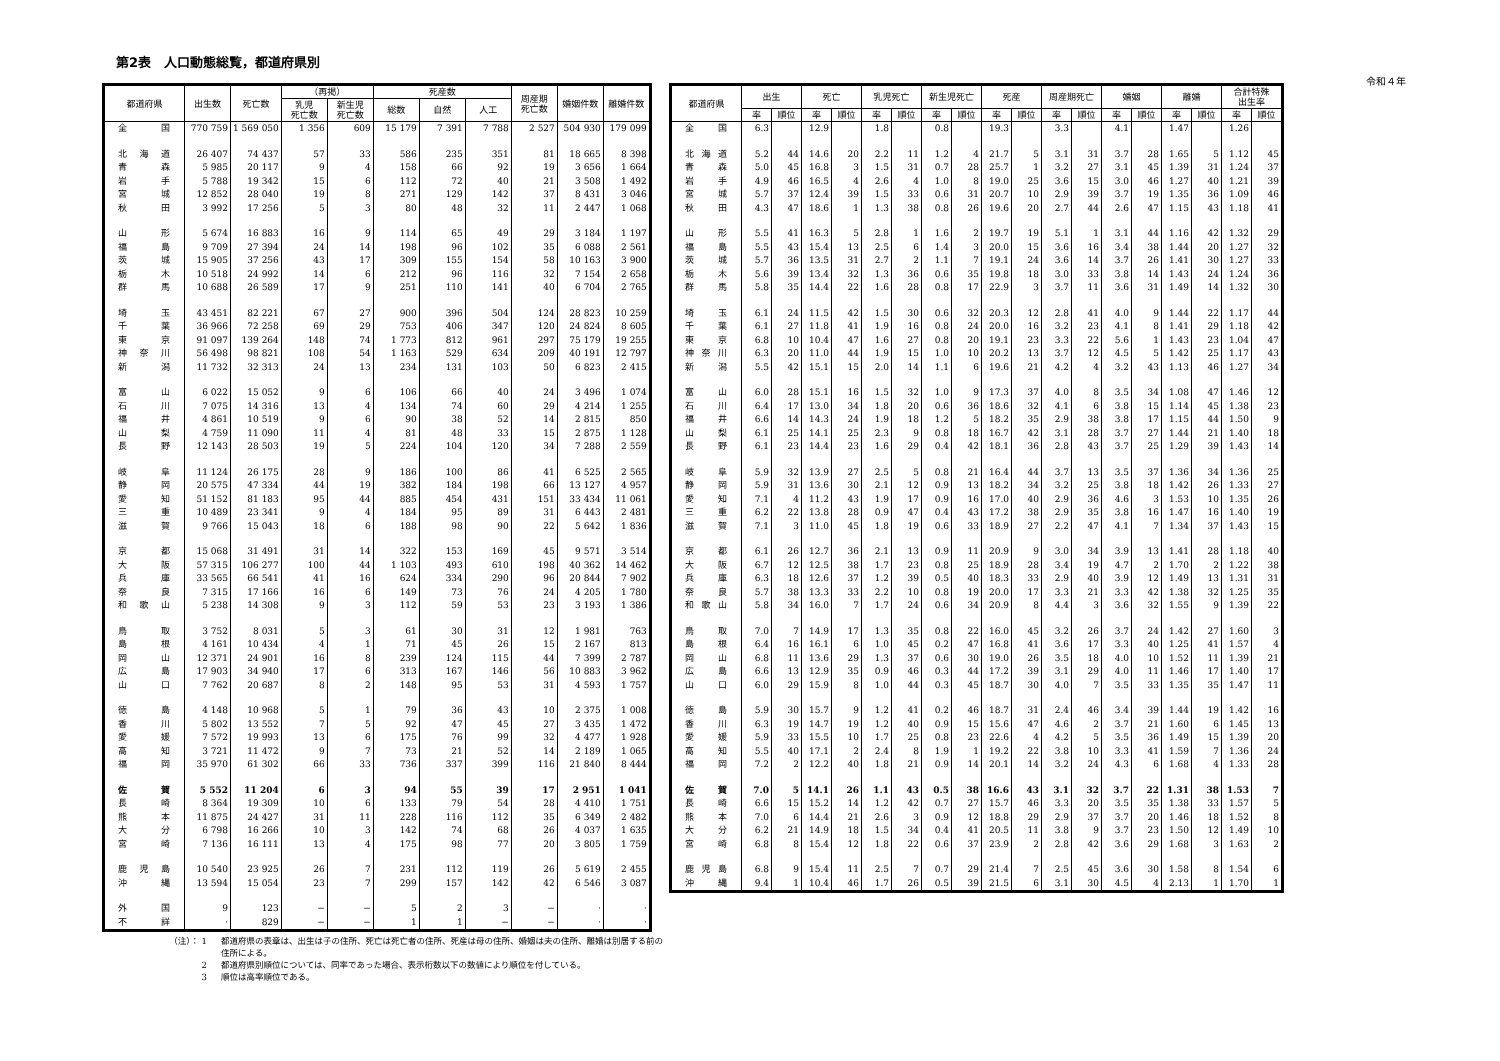第2表　人口動態総覧，都道府県別
令和４年
| 都道府県 | 出生数 | 死亡数 | （再掲） | | 死産数 | | | 周産期 死亡数 | 婚姻件数 | 離婚件数 |
| --- | --- | --- | --- | --- | --- | --- | --- | --- | --- | --- |
| | | | 乳児 死亡数 | 新生児 死亡数 | 総数 | 自然 | 人工 | | | |
| 全国 | 770 759 | 1 569 050 | 1 356 | 609 | 15 179 | 7 391 | 7 788 | 2 527 | 504 930 | 179 099 |
| 北海道 | 26 407 | 74 437 | 57 | 33 | 586 | 235 | 351 | 81 | 18 665 | 8 398 |
| 青森 | 5 985 | 20 117 | 9 | 4 | 158 | 66 | 92 | 19 | 3 656 | 1 664 |
| 岩手 | 5 788 | 19 342 | 15 | 6 | 112 | 72 | 40 | 21 | 3 508 | 1 492 |
| 宮城 | 12 852 | 28 040 | 19 | 8 | 271 | 129 | 142 | 37 | 8 431 | 3 046 |
| 秋田 | 3 992 | 17 256 | 5 | 3 | 80 | 48 | 32 | 11 | 2 447 | 1 068 |
| 山形 | 5 674 | 16 883 | 16 | 9 | 114 | 65 | 49 | 29 | 3 184 | 1 197 |
| 福島 | 9 709 | 27 394 | 24 | 14 | 198 | 96 | 102 | 35 | 6 088 | 2 561 |
| 茨城 | 15 905 | 37 256 | 43 | 17 | 309 | 155 | 154 | 58 | 10 163 | 3 900 |
| 栃木 | 10 518 | 24 992 | 14 | 6 | 212 | 96 | 116 | 32 | 7 154 | 2 658 |
| 群馬 | 10 688 | 26 589 | 17 | 9 | 251 | 110 | 141 | 40 | 6 704 | 2 765 |
| 埼玉 | 43 451 | 82 221 | 67 | 27 | 900 | 396 | 504 | 124 | 28 823 | 10 259 |
| 千葉 | 36 966 | 72 258 | 69 | 29 | 753 | 406 | 347 | 120 | 24 824 | 8 605 |
| 東京 | 91 097 | 139 264 | 148 | 74 | 1 773 | 812 | 961 | 297 | 75 179 | 19 255 |
| 神奈川 | 56 498 | 98 821 | 108 | 54 | 1 163 | 529 | 634 | 209 | 40 191 | 12 797 |
| 新潟 | 11 732 | 32 313 | 24 | 13 | 234 | 131 | 103 | 50 | 6 823 | 2 415 |
| 富山 | 6 022 | 15 052 | 9 | 6 | 106 | 66 | 40 | 24 | 3 496 | 1 074 |
| 石川 | 7 075 | 14 316 | 13 | 4 | 134 | 74 | 60 | 29 | 4 214 | 1 255 |
| 福井 | 4 861 | 10 519 | 9 | 6 | 90 | 38 | 52 | 14 | 2 815 | 850 |
| 山梨 | 4 759 | 11 090 | 11 | 4 | 81 | 48 | 33 | 15 | 2 875 | 1 128 |
| 長野 | 12 143 | 28 503 | 19 | 5 | 224 | 104 | 120 | 34 | 7 288 | 2 559 |
| 岐阜 | 11 124 | 26 175 | 28 | 9 | 186 | 100 | 86 | 41 | 6 525 | 2 565 |
| 静岡 | 20 575 | 47 334 | 44 | 19 | 382 | 184 | 198 | 66 | 13 127 | 4 957 |
| 愛知 | 51 152 | 81 183 | 95 | 44 | 885 | 454 | 431 | 151 | 33 434 | 11 061 |
| 三重 | 10 489 | 23 341 | 9 | 4 | 184 | 95 | 89 | 31 | 6 443 | 2 481 |
| 滋賀 | 9 766 | 15 043 | 18 | 6 | 188 | 98 | 90 | 22 | 5 642 | 1 836 |
| 京都 | 15 068 | 31 491 | 31 | 14 | 322 | 153 | 169 | 45 | 9 571 | 3 514 |
| 大阪 | 57 315 | 106 277 | 100 | 44 | 1 103 | 493 | 610 | 198 | 40 362 | 14 462 |
| 兵庫 | 33 565 | 66 541 | 41 | 16 | 624 | 334 | 290 | 96 | 20 844 | 7 902 |
| 奈良 | 7 315 | 17 166 | 16 | 6 | 149 | 73 | 76 | 24 | 4 205 | 1 780 |
| 和歌山 | 5 238 | 14 308 | 9 | 3 | 112 | 59 | 53 | 23 | 3 193 | 1 386 |
| 鳥取 | 3 752 | 8 031 | 5 | 3 | 61 | 30 | 31 | 12 | 1 981 | 763 |
| 島根 | 4 161 | 10 434 | 4 | 1 | 71 | 45 | 26 | 15 | 2 167 | 813 |
| 岡山 | 12 371 | 24 901 | 16 | 8 | 239 | 124 | 115 | 44 | 7 399 | 2 787 |
| 広島 | 17 903 | 34 940 | 17 | 6 | 313 | 167 | 146 | 56 | 10 883 | 3 962 |
| 山口 | 7 762 | 20 687 | 8 | 2 | 148 | 95 | 53 | 31 | 4 593 | 1 757 |
| 徳島 | 4 148 | 10 968 | 5 | 1 | 79 | 36 | 43 | 10 | 2 375 | 1 008 |
| 香川 | 5 802 | 13 552 | 7 | 5 | 92 | 47 | 45 | 27 | 3 435 | 1 472 |
| 愛媛 | 7 572 | 19 993 | 13 | 6 | 175 | 76 | 99 | 32 | 4 477 | 1 928 |
| 高知 | 3 721 | 11 472 | 9 | 7 | 73 | 21 | 52 | 14 | 2 189 | 1 065 |
| 福岡 | 35 970 | 61 302 | 66 | 33 | 736 | 337 | 399 | 116 | 21 840 | 8 444 |
| 佐賀 | 5 552 | 11 204 | 6 | 3 | 94 | 55 | 39 | 17 | 2 951 | 1 041 |
| 長崎 | 8 364 | 19 309 | 10 | 6 | 133 | 79 | 54 | 28 | 4 410 | 1 751 |
| 熊本 | 11 875 | 24 427 | 31 | 11 | 228 | 116 | 112 | 35 | 6 349 | 2 482 |
| 大分 | 6 798 | 16 266 | 10 | 3 | 142 | 74 | 68 | 26 | 4 037 | 1 635 |
| 宮崎 | 7 136 | 16 111 | 13 | 4 | 175 | 98 | 77 | 20 | 3 805 | 1 759 |
| 鹿児島 | 10 540 | 23 925 | 26 | 7 | 231 | 112 | 119 | 26 | 5 619 | 2 455 |
| 沖縄 | 13 594 | 15 054 | 23 | 7 | 299 | 157 | 142 | 42 | 6 546 | 3 087 |
| 外国 | 9 | 123 | − | − | 5 | 2 | 3 | − | · | · |
| 不詳 | · | 829 | − | − | 1 | 1 | − | − | · | · |
（注）： 1 都道府県の表章は、出生は子の住所、死亡は死亡者の住所、死産は母の住所、婚姻は夫の住所、離婚は別居する前の
住所による。
2 都道府県別順位については、同率であった場合、表示桁数以下の数値により順位を付している。
3 順位は高率順位である。
| 都道府県 | 出生 | | 死亡 | | 乳児死亡 | | 新生児死亡 | | 死産 | | 周産期死亡 | | 婚姻 | | 離婚 | | 合計特殊 出生率 | |
| --- | --- | --- | --- | --- | --- | --- | --- | --- | --- | --- | --- | --- | --- | --- | --- | --- | --- | --- |
| | 率 | 順位 | 率 | 順位 | 率 | 順位 | 率 | 順位 | 率 | 順位 | 率 | 順位 | 率 | 順位 | 率 | 順位 | 率 | 順位 |
| 全国 | 6.3 | | 12.9 | | 1.8 | | 0.8 | | 19.3 | | 3.3 | | 4.1 | | 1.47 | | 1.26 | |
| 北海道 | 5.2 | 44 | 14.6 | 20 | 2.2 | 11 | 1.2 | 4 | 21.7 | 5 | 3.1 | 31 | 3.7 | 28 | 1.65 | 5 | 1.12 | 45 |
| 青森 | 5.0 | 45 | 16.8 | 3 | 1.5 | 31 | 0.7 | 28 | 25.7 | 1 | 3.2 | 27 | 3.1 | 45 | 1.39 | 31 | 1.24 | 37 |
| 岩手 | 4.9 | 46 | 16.5 | 4 | 2.6 | 4 | 1.0 | 8 | 19.0 | 25 | 3.6 | 15 | 3.0 | 46 | 1.27 | 40 | 1.21 | 39 |
| 宮城 | 5.7 | 37 | 12.4 | 39 | 1.5 | 33 | 0.6 | 31 | 20.7 | 10 | 2.9 | 39 | 3.7 | 19 | 1.35 | 36 | 1.09 | 46 |
| 秋田 | 4.3 | 47 | 18.6 | 1 | 1.3 | 38 | 0.8 | 26 | 19.6 | 20 | 2.7 | 44 | 2.6 | 47 | 1.15 | 43 | 1.18 | 41 |
| 山形 | 5.5 | 41 | 16.3 | 5 | 2.8 | 1 | 1.6 | 2 | 19.7 | 19 | 5.1 | 1 | 3.1 | 44 | 1.16 | 42 | 1.32 | 29 |
| 福島 | 5.5 | 43 | 15.4 | 13 | 2.5 | 6 | 1.4 | 3 | 20.0 | 15 | 3.6 | 16 | 3.4 | 38 | 1.44 | 20 | 1.27 | 32 |
| 茨城 | 5.7 | 36 | 13.5 | 31 | 2.7 | 2 | 1.1 | 7 | 19.1 | 24 | 3.6 | 14 | 3.7 | 26 | 1.41 | 30 | 1.27 | 33 |
| 栃木 | 5.6 | 39 | 13.4 | 32 | 1.3 | 36 | 0.6 | 35 | 19.8 | 18 | 3.0 | 33 | 3.8 | 14 | 1.43 | 24 | 1.24 | 36 |
| 群馬 | 5.8 | 35 | 14.4 | 22 | 1.6 | 28 | 0.8 | 17 | 22.9 | 3 | 3.7 | 11 | 3.6 | 31 | 1.49 | 14 | 1.32 | 30 |
| 埼玉 | 6.1 | 24 | 11.5 | 42 | 1.5 | 30 | 0.6 | 32 | 20.3 | 12 | 2.8 | 41 | 4.0 | 9 | 1.44 | 22 | 1.17 | 44 |
| 千葉 | 6.1 | 27 | 11.8 | 41 | 1.9 | 16 | 0.8 | 24 | 20.0 | 16 | 3.2 | 23 | 4.1 | 8 | 1.41 | 29 | 1.18 | 42 |
| 東京 | 6.8 | 10 | 10.4 | 47 | 1.6 | 27 | 0.8 | 20 | 19.1 | 23 | 3.3 | 22 | 5.6 | 1 | 1.43 | 23 | 1.04 | 47 |
| 神奈川 | 6.3 | 20 | 11.0 | 44 | 1.9 | 15 | 1.0 | 10 | 20.2 | 13 | 3.7 | 12 | 4.5 | 5 | 1.42 | 25 | 1.17 | 43 |
| 新潟 | 5.5 | 42 | 15.1 | 15 | 2.0 | 14 | 1.1 | 6 | 19.6 | 21 | 4.2 | 4 | 3.2 | 43 | 1.13 | 46 | 1.27 | 34 |
| 富山 | 6.0 | 28 | 15.1 | 16 | 1.5 | 32 | 1.0 | 9 | 17.3 | 37 | 4.0 | 8 | 3.5 | 34 | 1.08 | 47 | 1.46 | 12 |
| 石川 | 6.4 | 17 | 13.0 | 34 | 1.8 | 20 | 0.6 | 36 | 18.6 | 32 | 4.1 | 6 | 3.8 | 15 | 1.14 | 45 | 1.38 | 23 |
| 福井 | 6.6 | 14 | 14.3 | 24 | 1.9 | 18 | 1.2 | 5 | 18.2 | 35 | 2.9 | 38 | 3.8 | 17 | 1.15 | 44 | 1.50 | 9 |
| 山梨 | 6.1 | 25 | 14.1 | 25 | 2.3 | 9 | 0.8 | 18 | 16.7 | 42 | 3.1 | 28 | 3.7 | 27 | 1.44 | 21 | 1.40 | 18 |
| 長野 | 6.1 | 23 | 14.4 | 23 | 1.6 | 29 | 0.4 | 42 | 18.1 | 36 | 2.8 | 43 | 3.7 | 25 | 1.29 | 39 | 1.43 | 14 |
| 岐阜 | 5.9 | 32 | 13.9 | 27 | 2.5 | 5 | 0.8 | 21 | 16.4 | 44 | 3.7 | 13 | 3.5 | 37 | 1.36 | 34 | 1.36 | 25 |
| 静岡 | 5.9 | 31 | 13.6 | 30 | 2.1 | 12 | 0.9 | 13 | 18.2 | 34 | 3.2 | 25 | 3.8 | 18 | 1.42 | 26 | 1.33 | 27 |
| 愛知 | 7.1 | 4 | 11.2 | 43 | 1.9 | 17 | 0.9 | 16 | 17.0 | 40 | 2.9 | 36 | 4.6 | 3 | 1.53 | 10 | 1.35 | 26 |
| 三重 | 6.2 | 22 | 13.8 | 28 | 0.9 | 47 | 0.4 | 43 | 17.2 | 38 | 2.9 | 35 | 3.8 | 16 | 1.47 | 16 | 1.40 | 19 |
| 滋賀 | 7.1 | 3 | 11.0 | 45 | 1.8 | 19 | 0.6 | 33 | 18.9 | 27 | 2.2 | 47 | 4.1 | 7 | 1.34 | 37 | 1.43 | 15 |
| 京都 | 6.1 | 26 | 12.7 | 36 | 2.1 | 13 | 0.9 | 11 | 20.9 | 9 | 3.0 | 34 | 3.9 | 13 | 1.41 | 28 | 1.18 | 40 |
| 大阪 | 6.7 | 12 | 12.5 | 38 | 1.7 | 23 | 0.8 | 25 | 18.9 | 28 | 3.4 | 19 | 4.7 | 2 | 1.70 | 2 | 1.22 | 38 |
| 兵庫 | 6.3 | 18 | 12.6 | 37 | 1.2 | 39 | 0.5 | 40 | 18.3 | 33 | 2.9 | 40 | 3.9 | 12 | 1.49 | 13 | 1.31 | 31 |
| 奈良 | 5.7 | 38 | 13.3 | 33 | 2.2 | 10 | 0.8 | 19 | 20.0 | 17 | 3.3 | 21 | 3.3 | 42 | 1.38 | 32 | 1.25 | 35 |
| 和歌山 | 5.8 | 34 | 16.0 | 7 | 1.7 | 24 | 0.6 | 34 | 20.9 | 8 | 4.4 | 3 | 3.6 | 32 | 1.55 | 9 | 1.39 | 22 |
| 鳥取 | 7.0 | 7 | 14.9 | 17 | 1.3 | 35 | 0.8 | 22 | 16.0 | 45 | 3.2 | 26 | 3.7 | 24 | 1.42 | 27 | 1.60 | 3 |
| 島根 | 6.4 | 16 | 16.1 | 6 | 1.0 | 45 | 0.2 | 47 | 16.8 | 41 | 3.6 | 17 | 3.3 | 40 | 1.25 | 41 | 1.57 | 4 |
| 岡山 | 6.8 | 11 | 13.6 | 29 | 1.3 | 37 | 0.6 | 30 | 19.0 | 26 | 3.5 | 18 | 4.0 | 10 | 1.52 | 11 | 1.39 | 21 |
| 広島 | 6.6 | 13 | 12.9 | 35 | 0.9 | 46 | 0.3 | 44 | 17.2 | 39 | 3.1 | 29 | 4.0 | 11 | 1.46 | 17 | 1.40 | 17 |
| 山口 | 6.0 | 29 | 15.9 | 8 | 1.0 | 44 | 0.3 | 45 | 18.7 | 30 | 4.0 | 7 | 3.5 | 33 | 1.35 | 35 | 1.47 | 11 |
| 徳島 | 5.9 | 30 | 15.7 | 9 | 1.2 | 41 | 0.2 | 46 | 18.7 | 31 | 2.4 | 46 | 3.4 | 39 | 1.44 | 19 | 1.42 | 16 |
| 香川 | 6.3 | 19 | 14.7 | 19 | 1.2 | 40 | 0.9 | 15 | 15.6 | 47 | 4.6 | 2 | 3.7 | 21 | 1.60 | 6 | 1.45 | 13 |
| 愛媛 | 5.9 | 33 | 15.5 | 10 | 1.7 | 25 | 0.8 | 23 | 22.6 | 4 | 4.2 | 5 | 3.5 | 36 | 1.49 | 15 | 1.39 | 20 |
| 高知 | 5.5 | 40 | 17.1 | 2 | 2.4 | 8 | 1.9 | 1 | 19.2 | 22 | 3.8 | 10 | 3.3 | 41 | 1.59 | 7 | 1.36 | 24 |
| 福岡 | 7.2 | 2 | 12.2 | 40 | 1.8 | 21 | 0.9 | 14 | 20.1 | 14 | 3.2 | 24 | 4.3 | 6 | 1.68 | 4 | 1.33 | 28 |
| 佐賀 | 7.0 | 5 | 14.1 | 26 | 1.1 | 43 | 0.5 | 38 | 16.6 | 43 | 3.1 | 32 | 3.7 | 22 | 1.31 | 38 | 1.53 | 7 |
| 長崎 | 6.6 | 15 | 15.2 | 14 | 1.2 | 42 | 0.7 | 27 | 15.7 | 46 | 3.3 | 20 | 3.5 | 35 | 1.38 | 33 | 1.57 | 5 |
| 熊本 | 7.0 | 6 | 14.4 | 21 | 2.6 | 3 | 0.9 | 12 | 18.8 | 29 | 2.9 | 37 | 3.7 | 20 | 1.46 | 18 | 1.52 | 8 |
| 大分 | 6.2 | 21 | 14.9 | 18 | 1.5 | 34 | 0.4 | 41 | 20.5 | 11 | 3.8 | 9 | 3.7 | 23 | 1.50 | 12 | 1.49 | 10 |
| 宮崎 | 6.8 | 8 | 15.4 | 12 | 1.8 | 22 | 0.6 | 37 | 23.9 | 2 | 2.8 | 42 | 3.6 | 29 | 1.68 | 3 | 1.63 | 2 |
| 鹿児島 | 6.8 | 9 | 15.4 | 11 | 2.5 | 7 | 0.7 | 29 | 21.4 | 7 | 2.5 | 45 | 3.6 | 30 | 1.58 | 8 | 1.54 | 6 |
| 沖縄 | 9.4 | 1 | 10.4 | 46 | 1.7 | 26 | 0.5 | 39 | 21.5 | 6 | 3.1 | 30 | 4.5 | 4 | 2.13 | 1 | 1.70 | 1 |